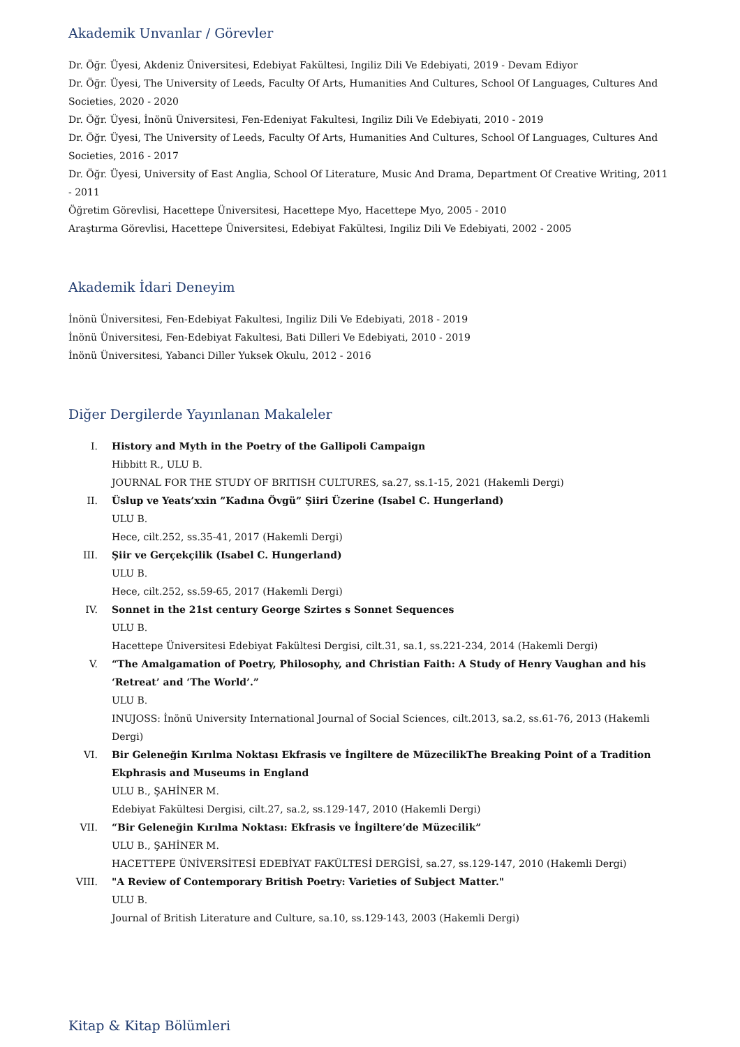Akademik Unvanlar / Görevler
Dr. Öğr. Üyesi, Akdeniz Üniversitesi, Edebiyat Fakültesi, Ingiliz Dili Ve Edebiyati, 2019 - Devam Ediyor
Dr. Öğr. Üyesi, The University of Leeds, Faculty Of Arts, Humanities And Cultures, School Of Languages, Cultures And Societies, 2020 - 2020
Dr. Öğr. Üyesi, İnönü Üniversitesi, Fen-Edeniyat Fakultesi, Ingiliz Dili Ve Edebiyati, 2010 - 2019
Dr. Öğr. Üyesi, The University of Leeds, Faculty Of Arts, Humanities And Cultures, School Of Languages, Cultures And Societies, 2016 - 2017
Dr. Öğr. Üyesi, University of East Anglia, School Of Literature, Music And Drama, Department Of Creative Writing, 2011 - 2011
Öğretim Görevlisi, Hacettepe Üniversitesi, Hacettepe Myo, Hacettepe Myo, 2005 - 2010
Araştırma Görevlisi, Hacettepe Üniversitesi, Edebiyat Fakültesi, Ingiliz Dili Ve Edebiyati, 2002 - 2005
Akademik İdari Deneyim
İnönü Üniversitesi, Fen-Edebiyat Fakultesi, Ingiliz Dili Ve Edebiyati, 2018 - 2019
İnönü Üniversitesi, Fen-Edebiyat Fakultesi, Bati Dilleri Ve Edebiyati, 2010 - 2019
İnönü Üniversitesi, Yabanci Diller Yuksek Okulu, 2012 - 2016
Diğer Dergilerde Yayınlanan Makaleler
I. History and Myth in the Poetry of the Gallipoli Campaign
Hibbitt R., ULU B.
JOURNAL FOR THE STUDY OF BRITISH CULTURES, sa.27, ss.1-15, 2021 (Hakemli Dergi)
II. Üslup ve Yeats’xxin ”Kadına Övgü” Şiiri Üzerine (Isabel C. Hungerland)
ULU B.
Hece, cilt.252, ss.35-41, 2017 (Hakemli Dergi)
III. Şiir ve Gerçekçilik (Isabel C. Hungerland)
ULU B.
Hece, cilt.252, ss.59-65, 2017 (Hakemli Dergi)
IV. Sonnet in the 21st century George Szirtes s Sonnet Sequences
ULU B.
Hacettepe Üniversitesi Edebiyat Fakültesi Dergisi, cilt.31, sa.1, ss.221-234, 2014 (Hakemli Dergi)
V. “The Amalgamation of Poetry, Philosophy, and Christian Faith: A Study of Henry Vaughan and his ‘Retreat’ and ‘The World’.”
ULU B.
INUJOSS: İnönü University International Journal of Social Sciences, cilt.2013, sa.2, ss.61-76, 2013 (Hakemli Dergi)
VI. Bir Geleneğin Kırılma Noktası Ekfrasis ve İngiltere de MüzecilikThe Breaking Point of a Tradition Ekphrasis and Museums in England
ULU B., ŞAHİNER M.
Edebiyat Fakültesi Dergisi, cilt.27, sa.2, ss.129-147, 2010 (Hakemli Dergi)
VII. “Bir Geleneğin Kırılma Noktası: Ekfrasis ve İngiltere’de Müzecilik”
ULU B., ŞAHİNER M.
HACETTEPE ÜNİVERSİTESİ EDEBİYAT FAKÜLTESİ DERGİSİ, sa.27, ss.129-147, 2010 (Hakemli Dergi)
VIII. "A Review of Contemporary British Poetry: Varieties of Subject Matter."
ULU B.
Journal of British Literature and Culture, sa.10, ss.129-143, 2003 (Hakemli Dergi)
Kitap & Kitap Bölümleri